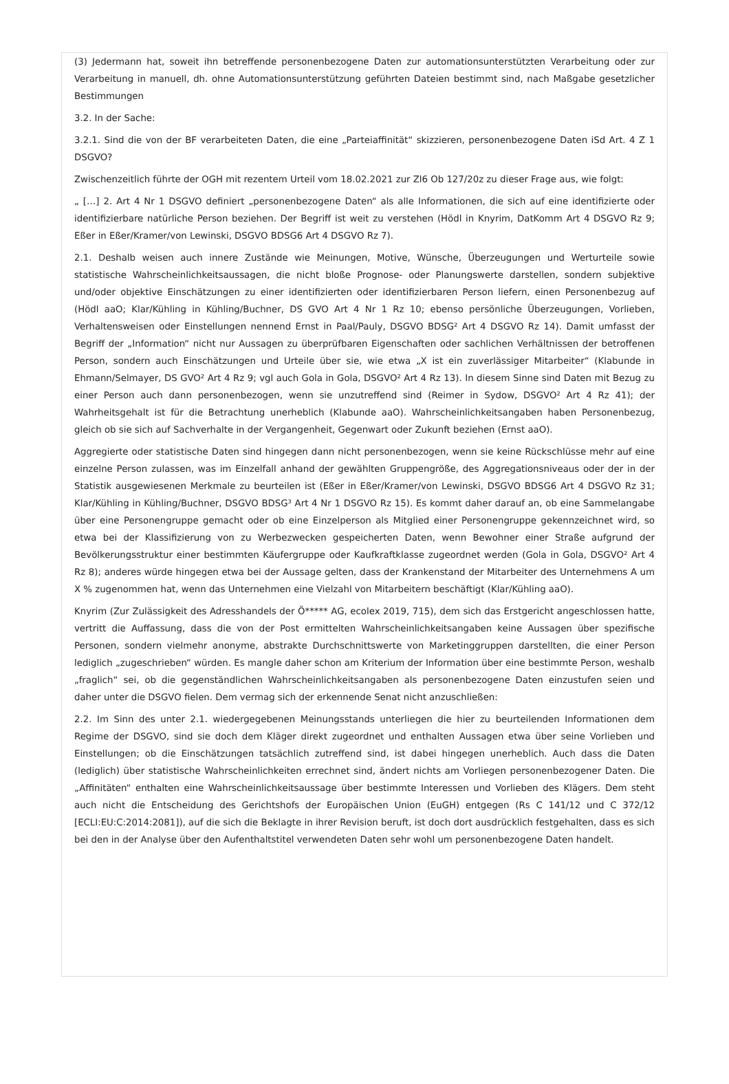(3) Jedermann hat, soweit ihn betreffende personenbezogene Daten zur automationsunterstützten Verarbeitung oder zur Verarbeitung in manuell, dh. ohne Automationsunterstützung geführten Dateien bestimmt sind, nach Maßgabe gesetzlicher Bestimmungen
3.2. In der Sache:
3.2.1. Sind die von der BF verarbeiteten Daten, die eine „Parteiaffinität“ skizzieren, personenbezogene Daten iSd Art. 4 Z 1 DSGVO?
Zwischenzeitlich führte der OGH mit rezentem Urteil vom 18.02.2021 zur Zl6 Ob 127/20z zu dieser Frage aus, wie folgt:
„ […] 2. Art 4 Nr 1 DSGVO definiert „personenbezogene Daten“ als alle Informationen, die sich auf eine identifizierte oder identifizierbare natürliche Person beziehen. Der Begriff ist weit zu verstehen (Hödl in Knyrim, DatKomm Art 4 DSGVO Rz 9; Eßer in Eßer/Kramer/von Lewinski, DSGVO BDSG6 Art 4 DSGVO Rz 7).
2.1. Deshalb weisen auch innere Zustände wie Meinungen, Motive, Wünsche, Überzeugungen und Werturteile sowie statistische Wahrscheinlichkeitsaussagen, die nicht bloße Prognose- oder Planungswerte darstellen, sondern subjektive und/oder objektive Einschätzungen zu einer identifizierten oder identifizierbaren Person liefern, einen Personenbezug auf (Hödl aaO; Klar/Kühling in Kühling/Buchner, DS GVO Art 4 Nr 1 Rz 10; ebenso persönliche Überzeugungen, Vorlieben, Verhaltensweisen oder Einstellungen nennend Ernst in Paal/Pauly, DSGVO BDSG² Art 4 DSGVO Rz 14). Damit umfasst der Begriff der „Information“ nicht nur Aussagen zu überprüfbaren Eigenschaften oder sachlichen Verhältnissen der betroffenen Person, sondern auch Einschätzungen und Urteile über sie, wie etwa „X ist ein zuverlässiger Mitarbeiter“ (Klabunde in Ehmann/Selmayer, DS GVO² Art 4 Rz 9; vgl auch Gola in Gola, DSGVO² Art 4 Rz 13). In diesem Sinne sind Daten mit Bezug zu einer Person auch dann personenbezogen, wenn sie unzutreffend sind (Reimer in Sydow, DSGVO² Art 4 Rz 41); der Wahrheitsgehalt ist für die Betrachtung unerheblich (Klabunde aaO). Wahrscheinlichkeitsangaben haben Personenbezug, gleich ob sie sich auf Sachverhalte in der Vergangenheit, Gegenwart oder Zukunft beziehen (Ernst aaO).
Aggregierte oder statistische Daten sind hingegen dann nicht personenbezogen, wenn sie keine Rückschlüsse mehr auf eine einzelne Person zulassen, was im Einzelfall anhand der gewählten Gruppengröße, des Aggregationsniveaus oder der in der Statistik ausgewiesenen Merkmale zu beurteilen ist (Eßer in Eßer/Kramer/von Lewinski, DSGVO BDSG6 Art 4 DSGVO Rz 31; Klar/Kühling in Kühling/Buchner, DSGVO BDSG³ Art 4 Nr 1 DSGVO Rz 15). Es kommt daher darauf an, ob eine Sammelangabe über eine Personengruppe gemacht oder ob eine Einzelperson als Mitglied einer Personengruppe gekennzeichnet wird, so etwa bei der Klassifizierung von zu Werbezwecken gespeicherten Daten, wenn Bewohner einer Straße aufgrund der Bevölkerungsstruktur einer bestimmten Käufergruppe oder Kaufkraftklasse zugeordnet werden (Gola in Gola, DSGVO² Art 4 Rz 8); anderes würde hingegen etwa bei der Aussage gelten, dass der Krankenstand der Mitarbeiter des Unternehmens A um X % zugenommen hat, wenn das Unternehmen eine Vielzahl von Mitarbeitern beschäftigt (Klar/Kühling aaO).
Knyrim (Zur Zulässigkeit des Adresshandels der Ö***** AG, ecolex 2019, 715), dem sich das Erstgericht angeschlossen hatte, vertritt die Auffassung, dass die von der Post ermittelten Wahrscheinlichkeitsangaben keine Aussagen über spezifische Personen, sondern vielmehr anonyme, abstrakte Durchschnittswerte von Marketinggruppen darstellten, die einer Person lediglich „zugeschrieben“ würden. Es mangle daher schon am Kriterium der Information über eine bestimmte Person, weshalb „fraglich“ sei, ob die gegenständlichen Wahrscheinlichkeitsangaben als personenbezogene Daten einzustufen seien und daher unter die DSGVO fielen. Dem vermag sich der erkennende Senat nicht anzuschließen:
2.2. Im Sinn des unter 2.1. wiedergegebenen Meinungsstands unterliegen die hier zu beurteilenden Informationen dem Regime der DSGVO, sind sie doch dem Kläger direkt zugeordnet und enthalten Aussagen etwa über seine Vorlieben und Einstellungen; ob die Einschätzungen tatsächlich zutreffend sind, ist dabei hingegen unerheblich. Auch dass die Daten (lediglich) über statistische Wahrscheinlichkeiten errechnet sind, ändert nichts am Vorliegen personenbezogener Daten. Die „Affinitäten“ enthalten eine Wahrscheinlichkeitsaussage über bestimmte Interessen und Vorlieben des Klägers. Dem steht auch nicht die Entscheidung des Gerichtshofs der Europäischen Union (EuGH) entgegen (Rs C 141/12 und C 372/12 [ECLI:EU:C:2014:2081]), auf die sich die Beklagte in ihrer Revision beruft, ist doch dort ausdrücklich festgehalten, dass es sich bei den in der Analyse über den Aufenthaltstitel verwendeten Daten sehr wohl um personenbezogene Daten handelt.